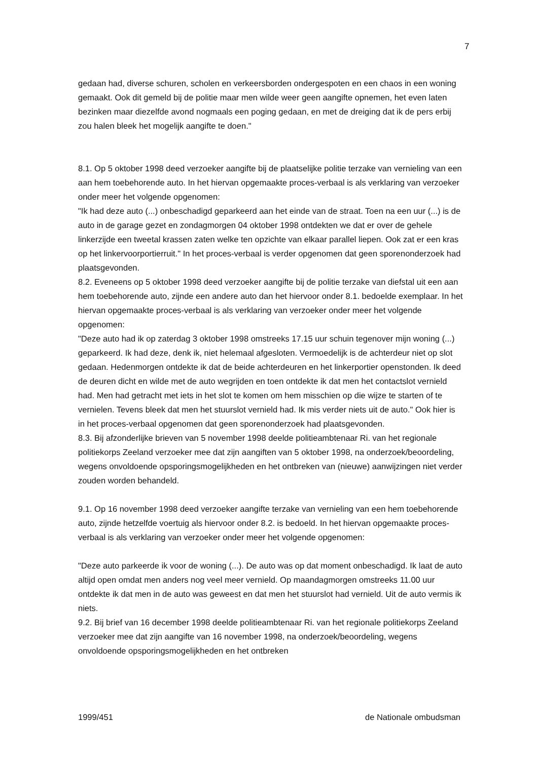7
gedaan had, diverse schuren, scholen en verkeersborden ondergespoten en een chaos in een woning gemaakt. Ook dit gemeld bij de politie maar men wilde weer geen aangifte opnemen, het even laten bezinken maar diezelfde avond nogmaals een poging gedaan, en met de dreiging dat ik de pers erbij zou halen bleek het mogelijk aangifte te doen."
8.1. Op 5 oktober 1998 deed verzoeker aangifte bij de plaatselijke politie terzake van vernieling van een aan hem toebehorende auto. In het hiervan opgemaakte proces-verbaal is als verklaring van verzoeker onder meer het volgende opgenomen:
"Ik had deze auto (...) onbeschadigd geparkeerd aan het einde van de straat. Toen na een uur (...) is de auto in de garage gezet en zondagmorgen 04 oktober 1998 ontdekten we dat er over de gehele linkerzijde een tweetal krassen zaten welke ten opzichte van elkaar parallel liepen. Ook zat er een kras op het linkervoorportierruit." In het proces-verbaal is verder opgenomen dat geen sporenonderzoek had plaatsgevonden.
8.2. Eveneens op 5 oktober 1998 deed verzoeker aangifte bij de politie terzake van diefstal uit een aan hem toebehorende auto, zijnde een andere auto dan het hiervoor onder 8.1. bedoelde exemplaar. In het hiervan opgemaakte proces-verbaal is als verklaring van verzoeker onder meer het volgende opgenomen:
"Deze auto had ik op zaterdag 3 oktober 1998 omstreeks 17.15 uur schuin tegenover mijn woning (...) geparkeerd. Ik had deze, denk ik, niet helemaal afgesloten. Vermoedelijk is de achterdeur niet op slot gedaan. Hedenmorgen ontdekte ik dat de beide achterdeuren en het linkerportier openstonden. Ik deed de deuren dicht en wilde met de auto wegrijden en toen ontdekte ik dat men het contactslot vernield had. Men had getracht met iets in het slot te komen om hem misschien op die wijze te starten of te vernielen. Tevens bleek dat men het stuurslot vernield had. Ik mis verder niets uit de auto." Ook hier is in het proces-verbaal opgenomen dat geen sporenonderzoek had plaatsgevonden.
8.3. Bij afzonderlijke brieven van 5 november 1998 deelde politieambtenaar Ri. van het regionale politiekorps Zeeland verzoeker mee dat zijn aangiften van 5 oktober 1998, na onderzoek/beoordeling, wegens onvoldoende opsporingsmogelijkheden en het ontbreken van (nieuwe) aanwijzingen niet verder zouden worden behandeld.
9.1. Op 16 november 1998 deed verzoeker aangifte terzake van vernieling van een hem toebehorende auto, zijnde hetzelfde voertuig als hiervoor onder 8.2. is bedoeld. In het hiervan opgemaakte proces-verbaal is als verklaring van verzoeker onder meer het volgende opgenomen:
"Deze auto parkeerde ik voor de woning (...). De auto was op dat moment onbeschadigd. Ik laat de auto altijd open omdat men anders nog veel meer vernield. Op maandagmorgen omstreeks 11.00 uur ontdekte ik dat men in de auto was geweest en dat men het stuurslot had vernield. Uit de auto vermis ik niets.
9.2. Bij brief van 16 december 1998 deelde politieambtenaar Ri. van het regionale politiekorps Zeeland verzoeker mee dat zijn aangifte van 16 november 1998, na onderzoek/beoordeling, wegens onvoldoende opsporingsmogelijkheden en het ontbreken
1999/451 de Nationale ombudsman